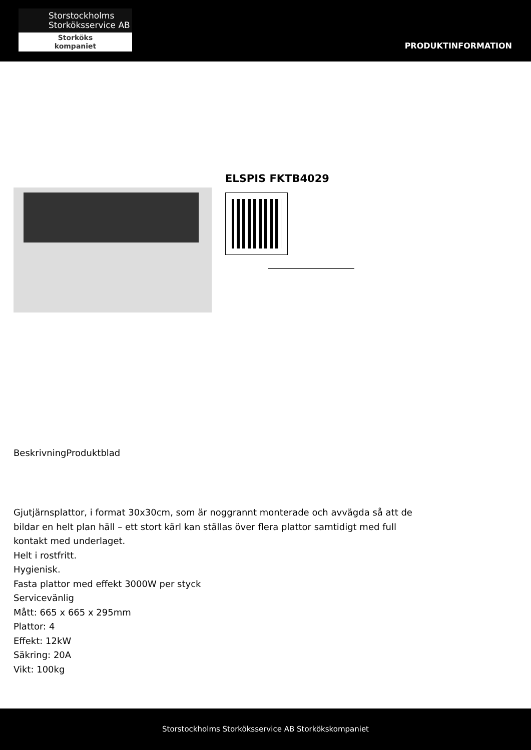Storstockholms
Storköksservice AB
Storköks
kompaniet
PRODUKTINFORMATION
ELSPIS FKTB4029
BeskrivningProduktblad
Gjutjärnsplattor, i format 30x30cm, som är noggrannt monterade och avvägda så att de bildar en helt plan häll – ett stort kärl kan ställas över flera plattor samtidigt med full kontakt med underlaget.
Helt i rostfritt.
Hygienisk.
Fasta plattor med effekt 3000W per styck
Servicevänlig
Mått: 665 x 665 x 295mm
Plattor: 4
Effekt: 12kW
Säkring: 20A
Vikt: 100kg
Storstockholms Storköksservice AB Storkökskompaniet